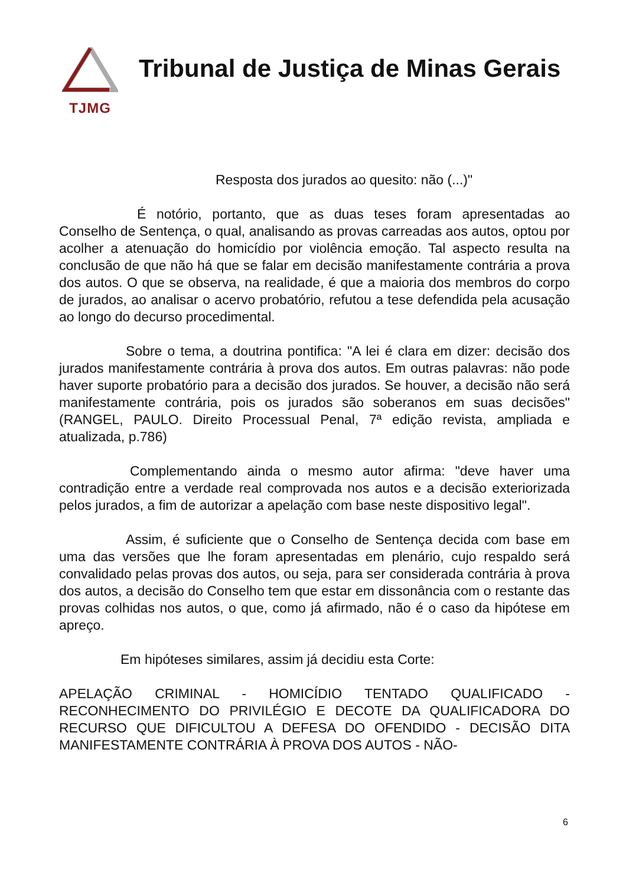TJMG
Tribunal de Justiça de Minas Gerais
Resposta dos jurados ao quesito: não (...)"
É notório, portanto, que as duas teses foram apresentadas ao Conselho de Sentença, o qual, analisando as provas carreadas aos autos, optou por acolher a atenuação do homicídio por violência emoção. Tal aspecto resulta na conclusão de que não há que se falar em decisão manifestamente contrária a prova dos autos. O que se observa, na realidade, é que a maioria dos membros do corpo de jurados, ao analisar o acervo probatório, refutou a tese defendida pela acusação ao longo do decurso procedimental.
Sobre o tema, a doutrina pontifica: "A lei é clara em dizer: decisão dos jurados manifestamente contrária à prova dos autos. Em outras palavras: não pode haver suporte probatório para a decisão dos jurados. Se houver, a decisão não será manifestamente contrária, pois os jurados são soberanos em suas decisões" (RANGEL, PAULO. Direito Processual Penal, 7ª edição revista, ampliada e atualizada, p.786)
Complementando ainda o mesmo autor afirma: "deve haver uma contradição entre a verdade real comprovada nos autos e a decisão exteriorizada pelos jurados, a fim de autorizar a apelação com base neste dispositivo legal".
Assim, é suficiente que o Conselho de Sentença decida com base em uma das versões que lhe foram apresentadas em plenário, cujo respaldo será convalidado pelas provas dos autos, ou seja, para ser considerada contrária à prova dos autos, a decisão do Conselho tem que estar em dissonância com o restante das provas colhidas nos autos, o que, como já afirmado, não é o caso da hipótese em apreço.
Em hipóteses similares, assim já decidiu esta Corte:
APELAÇÃO CRIMINAL - HOMICÍDIO TENTADO QUALIFICADO - RECONHECIMENTO DO PRIVILÉGIO E DECOTE DA QUALIFICADORA DO RECURSO QUE DIFICULTOU A DEFESA DO OFENDIDO - DECISÃO DITA MANIFESTAMENTE CONTRÁRIA À PROVA DOS AUTOS - NÃO-
6